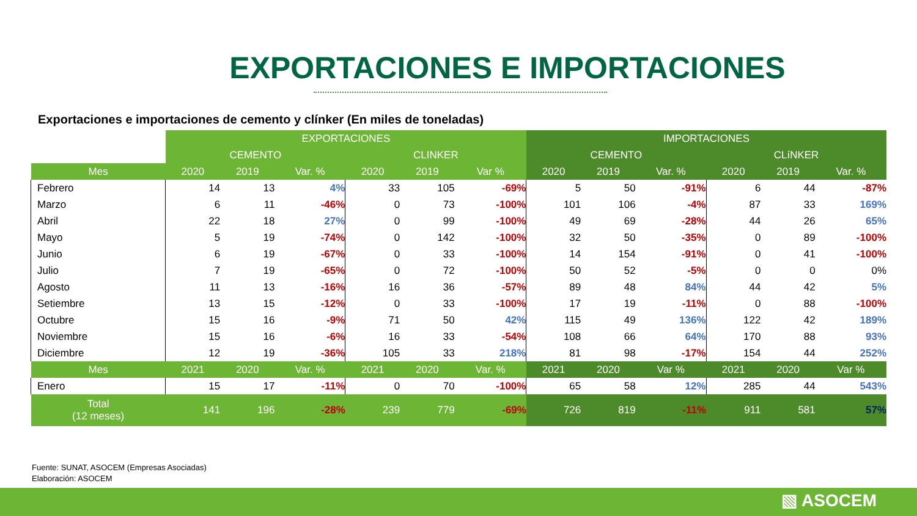EXPORTACIONES E IMPORTACIONES
Exportaciones e importaciones de cemento y clínker (En miles de toneladas)
| | EXPORTACIONES | | | | | | IMPORTACIONES | | | | | |
| --- | --- | --- | --- | --- | --- | --- | --- | --- | --- | --- | --- | --- |
| | CEMENTO | | | CLINKER | | | CEMENTO | | | CLíNKER | | |
| Mes | 2020 | 2019 | Var. % | 2020 | 2019 | Var % | 2020 | 2019 | Var. % | 2020 | 2019 | Var. % |
| Febrero | 14 | 13 | 4% | 33 | 105 | -69% | 5 | 50 | -91% | 6 | 44 | -87% |
| Marzo | 6 | 11 | -46% | 0 | 73 | -100% | 101 | 106 | -4% | 87 | 33 | 169% |
| Abril | 22 | 18 | 27% | 0 | 99 | -100% | 49 | 69 | -28% | 44 | 26 | 65% |
| Mayo | 5 | 19 | -74% | 0 | 142 | -100% | 32 | 50 | -35% | 0 | 89 | -100% |
| Junio | 6 | 19 | -67% | 0 | 33 | -100% | 14 | 154 | -91% | 0 | 41 | -100% |
| Julio | 7 | 19 | -65% | 0 | 72 | -100% | 50 | 52 | -5% | 0 | 0 | 0% |
| Agosto | 11 | 13 | -16% | 16 | 36 | -57% | 89 | 48 | 84% | 44 | 42 | 5% |
| Setiembre | 13 | 15 | -12% | 0 | 33 | -100% | 17 | 19 | -11% | 0 | 88 | -100% |
| Octubre | 15 | 16 | -9% | 71 | 50 | 42% | 115 | 49 | 136% | 122 | 42 | 189% |
| Noviembre | 15 | 16 | -6% | 16 | 33 | -54% | 108 | 66 | 64% | 170 | 88 | 93% |
| Diciembre | 12 | 19 | -36% | 105 | 33 | 218% | 81 | 98 | -17% | 154 | 44 | 252% |
| Mes | 2021 | 2020 | Var. % | 2021 | 2020 | Var. % | 2021 | 2020 | Var % | 2021 | 2020 | Var % |
| Enero | 15 | 17 | -11% | 0 | 70 | -100% | 65 | 58 | 12% | 285 | 44 | 543% |
| Total (12 meses) | 141 | 196 | -28% | 239 | 779 | -69% | 726 | 819 | -11% | 911 | 581 | 57% |
Fuente: SUNAT, ASOCEM (Empresas Asociadas)
Elaboración: ASOCEM
▧ ASOCEM